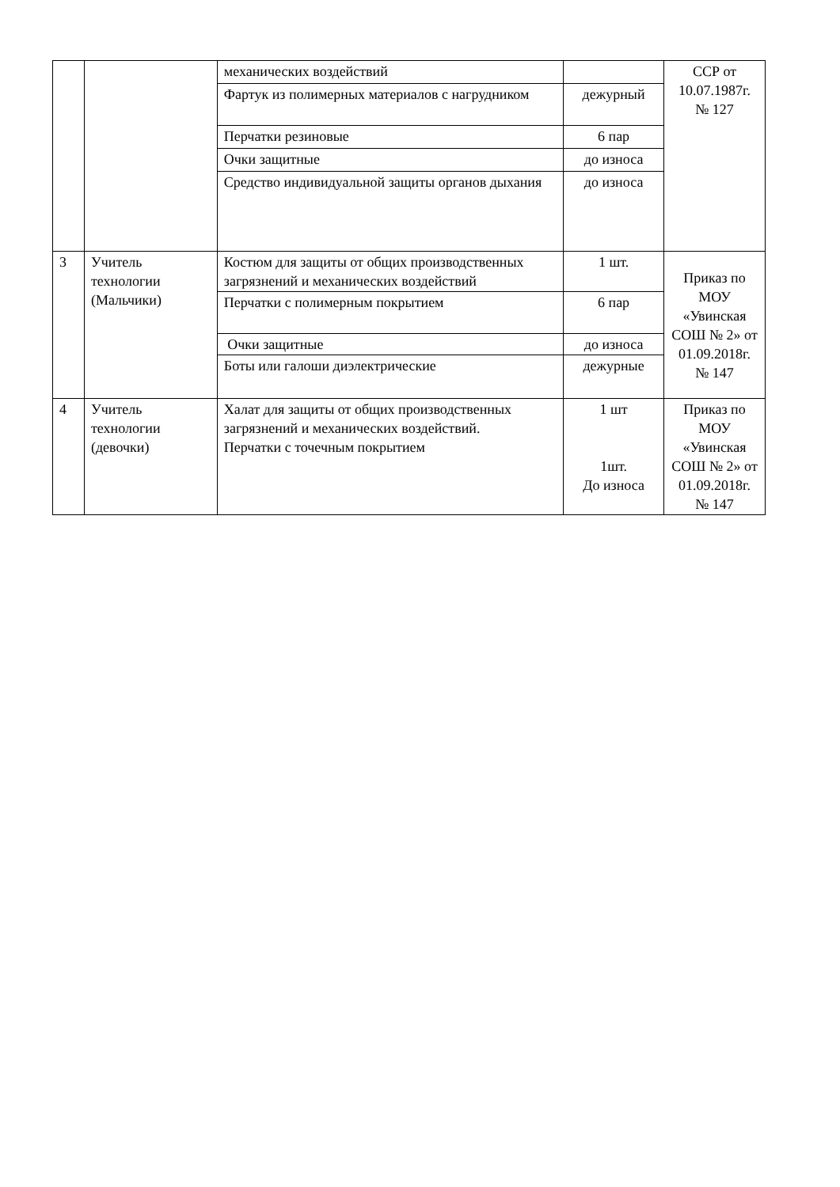| | | механических воздействий | | ССР от 10.07.1987г. № 127 |
| | | Фартук из полимерных материалов с нагрудником | дежурный | |
| | | Перчатки резиновые | 6 пар | |
| | | Очки защитные | до износа | |
| | | Средство индивидуальной защиты органов дыхания | до износа | |
| 3 | Учитель технологии (Мальчики) | Костюм для защиты от общих производственных загрязнений и механических воздействий | 1 шт. | Приказ по МОУ «Увинская СОШ № 2» от 01.09.2018г. № 147 |
| | | Перчатки с полимерным покрытием | 6 пар | |
| | | Очки защитные | до износа | |
| | | Боты или галоши диэлектрические | дежурные | |
| 4 | Учитель технологии (девочки) | Халат для защиты от общих производственных загрязнений и механических воздействий. Перчатки с точечным покрытием | 1 шт 1шт. До износа | Приказ по МОУ «Увинская СОШ № 2» от 01.09.2018г. № 147 |